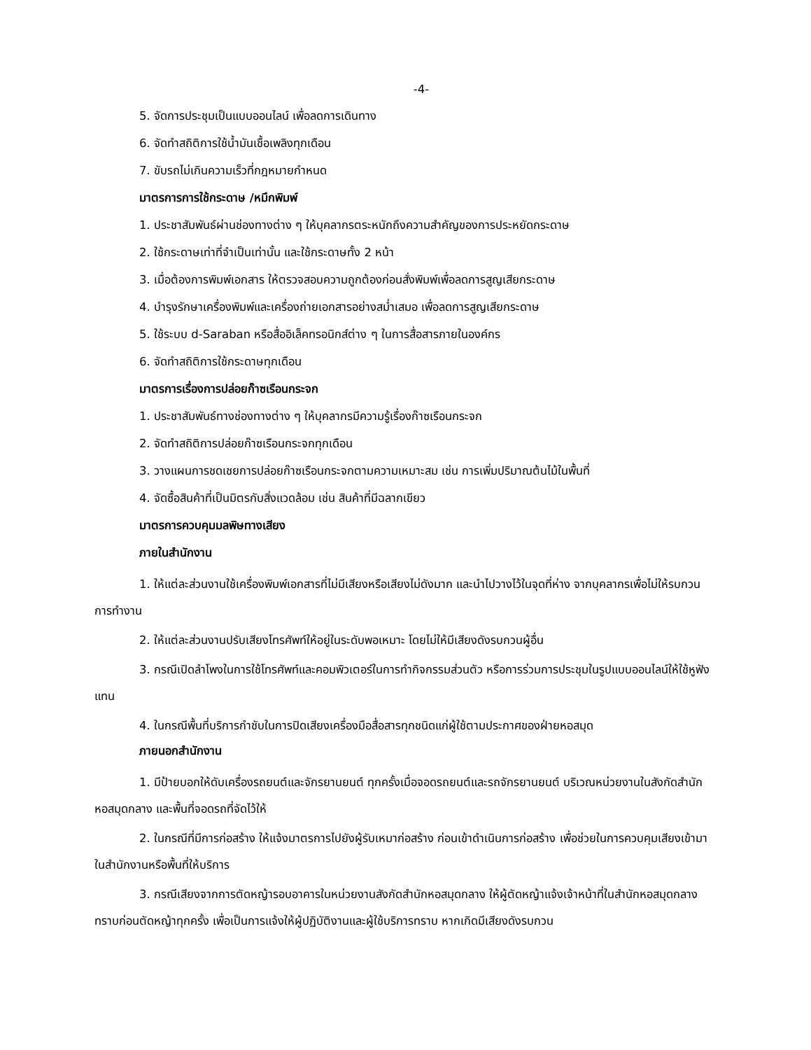-4-
5. จัดการประชุมเป็นแบบออนไลน์ เพื่อลดการเดินทาง
6. จัดทำสถิติการใช้น้ำมันเชื้อเพลิงทุกเดือน
7. ขับรถไม่เกินความเร็วที่กฎหมายกำหนด
มาตรการการใช้กระดาษ /หมึกพิมพ์
1. ประชาสัมพันธ์ผ่านช่องทางต่าง ๆ ให้บุคลากรตระหนักถึงความสำคัญของการประหยัดกระดาษ
2. ใช้กระดาษเท่าที่จำเป็นเท่านั้น และใช้กระดาษทั้ง 2 หน้า
3. เมื่อต้องการพิมพ์เอกสาร ให้ตรวจสอบความถูกต้องก่อนสั่งพิมพ์เพื่อลดการสูญเสียกระดาษ
4. บำรุงรักษาเครื่องพิมพ์และเครื่องถ่ายเอกสารอย่างสม่ำเสมอ เพื่อลดการสูญเสียกระดาษ
5. ใช้ระบบ d-Saraban หรือสื่ออิเล็คทรอนิกส์ต่าง ๆ ในการสื่อสารภายในองค์กร
6. จัดทำสถิติการใช้กระดาษทุกเดือน
มาตรการเรื่องการปล่อยก๊าซเรือนกระจก
1. ประชาสัมพันธ์ทางช่องทางต่าง ๆ ให้บุคลากรมีความรู้เรื่องก๊าซเรือนกระจก
2. จัดทำสถิติการปล่อยก๊าซเรือนกระจกทุกเดือน
3. วางแผนการชดเชยการปล่อยก๊าซเรือนกระจกตามความเหมาะสม เช่น การเพิ่มปริมาณต้นไม้ในพื้นที่
4. จัดซื้อสินค้าที่เป็นมิตรกับสิ่งแวดล้อม เช่น สินค้าที่มีฉลากเขียว
มาตรการควบคุมมลพิษทางเสียง
ภายในสำนักงาน
1. ให้แต่ละส่วนงานใช้เครื่องพิมพ์เอกสารที่ไม่มีเสียงหรือเสียงไม่ดังมาก และนำไปวางไว้ในจุดที่ห่าง จากบุคลากรเพื่อไม่ให้รบกวนการทำงาน
2. ให้แต่ละส่วนงานปรับเสียงโทรศัพท์ให้อยู่ในระดับพอเหมาะ โดยไม่ให้มีเสียงดังรบกวนผู้อื่น
3. กรณีเปิดลำโพงในการใช้โทรศัพท์และคอมพิวเตอร์ในการทำกิจกรรมส่วนตัว หรือการร่วมการประชุมในรูปแบบออนไลน์ให้ใช้หูฟังแทน
4. ในกรณีพื้นที่บริการกำชับในการปิดเสียงเครื่องมือสื่อสารทุกชนิดแก่ผู้ใช้ตามประกาศของฝ่ายหอสมุด
ภายนอกสำนักงาน
1. มีป้ายบอกให้ดับเครื่องรถยนต์และจักรยานยนต์ ทุกครั้งเมื่อจอดรถยนต์และรถจักรยานยนต์ บริเวณหน่วยงานในสังกัดสำนักหอสมุดกลาง และพื้นที่จอดรถที่จัดไว้ให้
2. ในกรณีที่มีการก่อสร้าง ให้แจ้งมาตรการไปยังผู้รับเหมาก่อสร้าง ก่อนเข้าดำเนินการก่อสร้าง เพื่อช่วยในการควบคุมเสียงเข้ามาในสำนักงานหรือพื้นที่ให้บริการ
3. กรณีเสียงจากการตัดหญ้ารอบอาคารในหน่วยงานสังกัดสำนักหอสมุดกลาง ให้ผู้ตัดหญ้าแจ้งเจ้าหน้าที่ในสำนักหอสมุดกลางทราบก่อนตัดหญ้าทุกครั้ง เพื่อเป็นการแจ้งให้ผู้ปฏิบัติงานและผู้ใช้บริการทราบ หากเกิดมีเสียงดังรบกวน